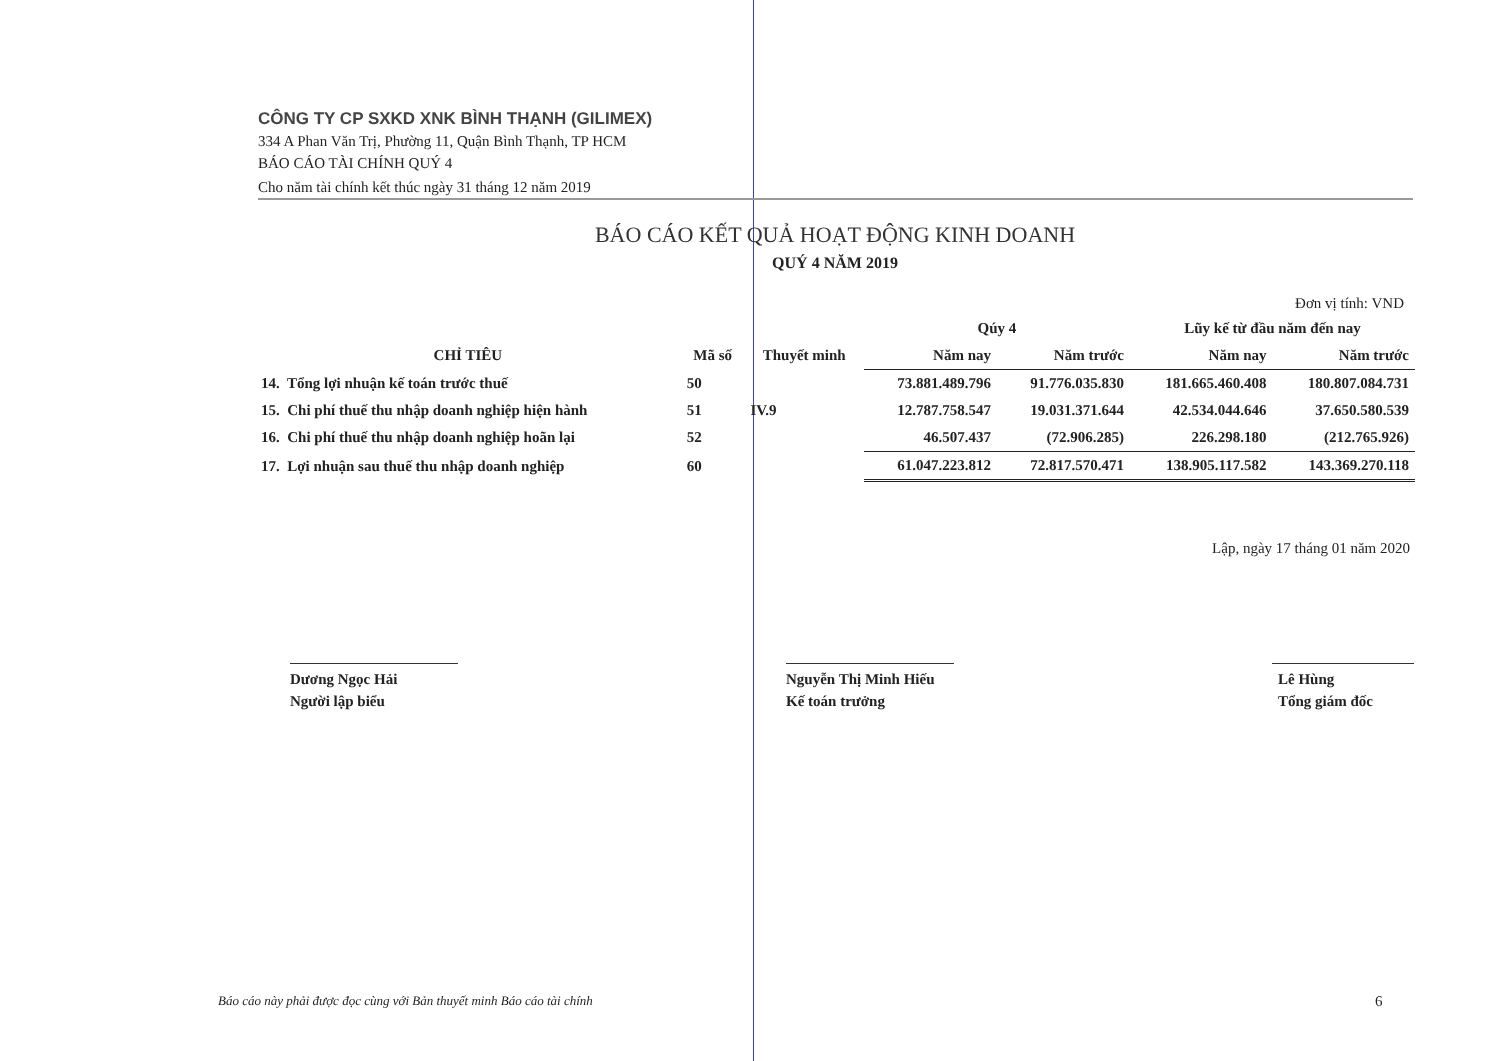CÔNG TY CP SXKD XNK BÌNH THẠNH (GILIMEX)
334 A Phan Văn Trị, Phường 11, Quận Bình Thạnh, TP HCM
BÁO CÁO TÀI CHÍNH QUÝ 4
Cho năm tài chính kết thúc ngày 31 tháng 12 năm 2019
BÁO CÁO KẾT QUẢ HOẠT ĐỘNG KINH DOANH
QUÝ 4 NĂM 2019
Đơn vị tính: VND
| | | | Qúy 4 | | Lũy kế từ đầu năm đến nay | |
| --- | --- | --- | --- | --- | --- | --- |
| CHỈ TIÊU | Mã số | Thuyết minh | Năm nay | Năm trước | Năm nay | Năm trước |
| 14. Tổng lợi nhuận kế toán trước thuế | 50 | | 73.881.489.796 | 91.776.035.830 | 181.665.460.408 | 180.807.084.731 |
| 15. Chi phí thuế thu nhập doanh nghiệp hiện hành | 51 | IV.9 | 12.787.758.547 | 19.031.371.644 | 42.534.044.646 | 37.650.580.539 |
| 16. Chi phí thuế thu nhập doanh nghiệp hoãn lại | 52 | | 46.507.437 | (72.906.285) | 226.298.180 | (212.765.926) |
| 17. Lợi nhuận sau thuế thu nhập doanh nghiệp | 60 | | 61.047.223.812 | 72.817.570.471 | 138.905.117.582 | 143.369.270.118 |
Lập, ngày 17 tháng 01 năm 2020
Dương Ngọc Hải
Người lập biểu
Nguyễn Thị Minh Hiếu
Kế toán trưởng
Lê Hùng
Tổng giám đốc
Báo cáo này phải được đọc cùng với Bản thuyết minh Báo cáo tài chính
6